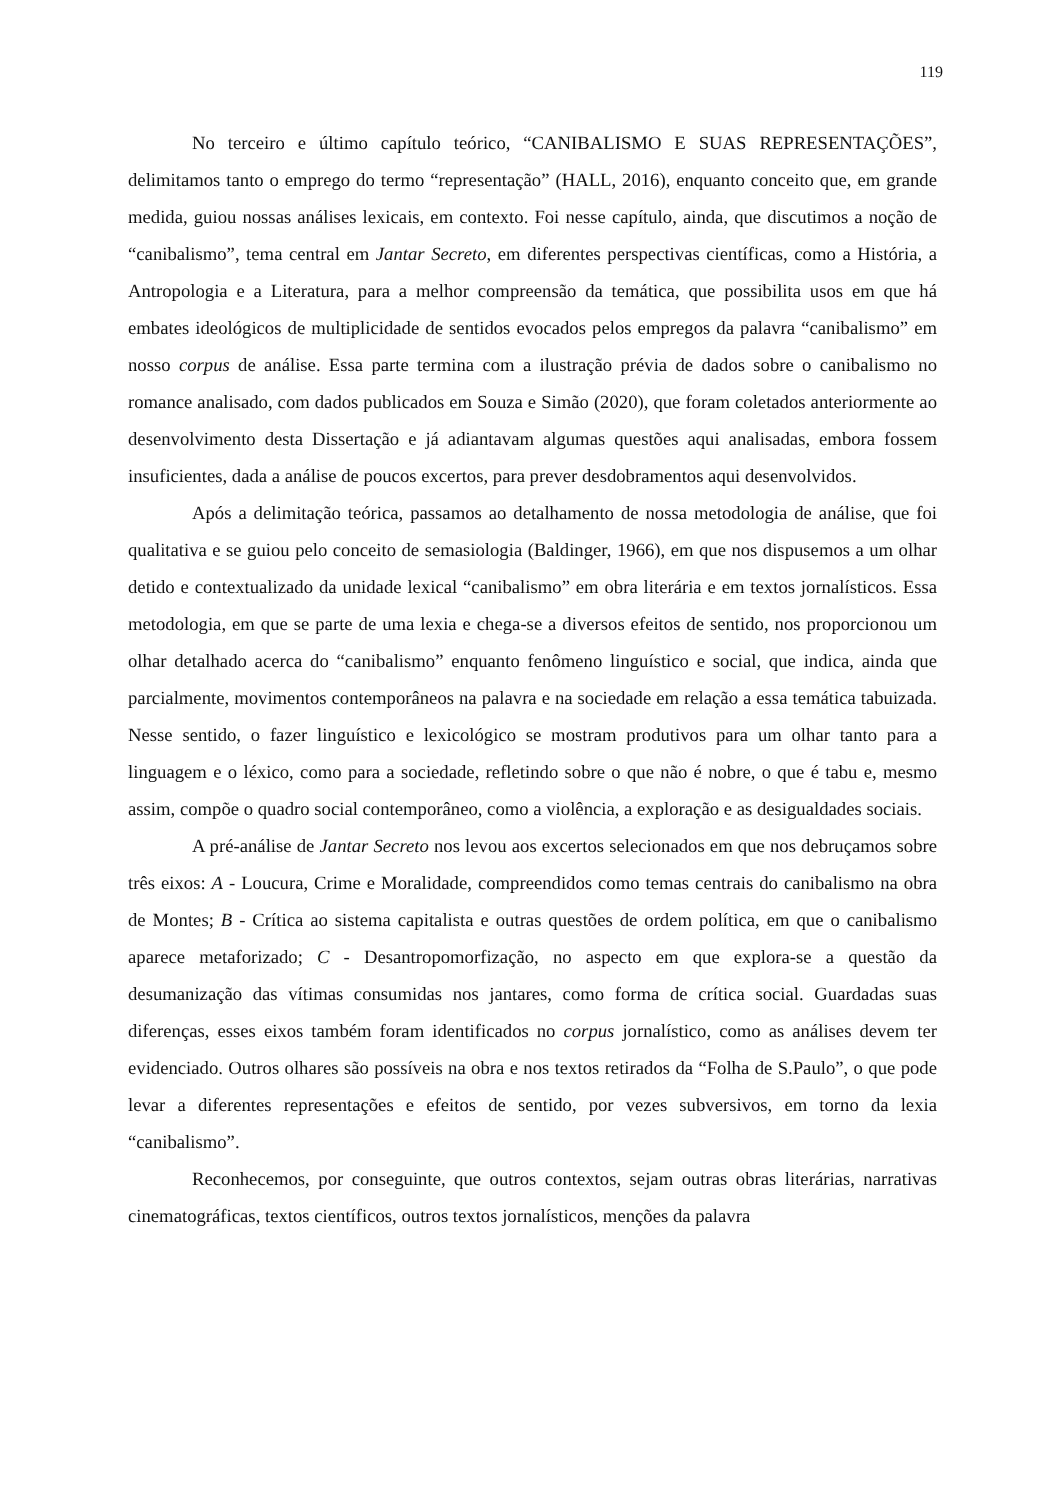119
No terceiro e último capítulo teórico, “CANIBALISMO E SUAS REPRESENTAÇÕES”, delimitamos tanto o emprego do termo “representação” (HALL, 2016), enquanto conceito que, em grande medida, guiou nossas análises lexicais, em contexto. Foi nesse capítulo, ainda, que discutimos a noção de “canibalismo”, tema central em Jantar Secreto, em diferentes perspectivas científicas, como a História, a Antropologia e a Literatura, para a melhor compreensão da temática, que possibilita usos em que há embates ideológicos de multiplicidade de sentidos evocados pelos empregos da palavra “canibalismo” em nosso corpus de análise. Essa parte termina com a ilustração prévia de dados sobre o canibalismo no romance analisado, com dados publicados em Souza e Simão (2020), que foram coletados anteriormente ao desenvolvimento desta Dissertação e já adiantavam algumas questões aqui analisadas, embora fossem insuficientes, dada a análise de poucos excertos, para prever desdobramentos aqui desenvolvidos.
Após a delimitação teórica, passamos ao detalhamento de nossa metodologia de análise, que foi qualitativa e se guiou pelo conceito de semasiologia (Baldinger, 1966), em que nos dispusemos a um olhar detido e contextualizado da unidade lexical “canibalismo” em obra literária e em textos jornalísticos. Essa metodologia, em que se parte de uma lexia e chega-se a diversos efeitos de sentido, nos proporcionou um olhar detalhado acerca do “canibalismo” enquanto fenômeno linguístico e social, que indica, ainda que parcialmente, movimentos contemporâneos na palavra e na sociedade em relação a essa temática tabuizada. Nesse sentido, o fazer linguístico e lexicológico se mostram produtivos para um olhar tanto para a linguagem e o léxico, como para a sociedade, refletindo sobre o que não é nobre, o que é tabu e, mesmo assim, compõe o quadro social contemporâneo, como a violência, a exploração e as desigualdades sociais.
A pré-análise de Jantar Secreto nos levou aos excertos selecionados em que nos debruçamos sobre três eixos: A - Loucura, Crime e Moralidade, compreendidos como temas centrais do canibalismo na obra de Montes; B - Crítica ao sistema capitalista e outras questões de ordem política, em que o canibalismo aparece metaforizado; C - Desantropomorfização, no aspecto em que explora-se a questão da desumanização das vítimas consumidas nos jantares, como forma de crítica social. Guardadas suas diferenças, esses eixos também foram identificados no corpus jornalístico, como as análises devem ter evidenciado. Outros olhares são possíveis na obra e nos textos retirados da “Folha de S.Paulo”, o que pode levar a diferentes representações e efeitos de sentido, por vezes subversivos, em torno da lexia “canibalismo”.
Reconhecemos, por conseguinte, que outros contextos, sejam outras obras literárias, narrativas cinematográficas, textos científicos, outros textos jornalísticos, menções da palavra